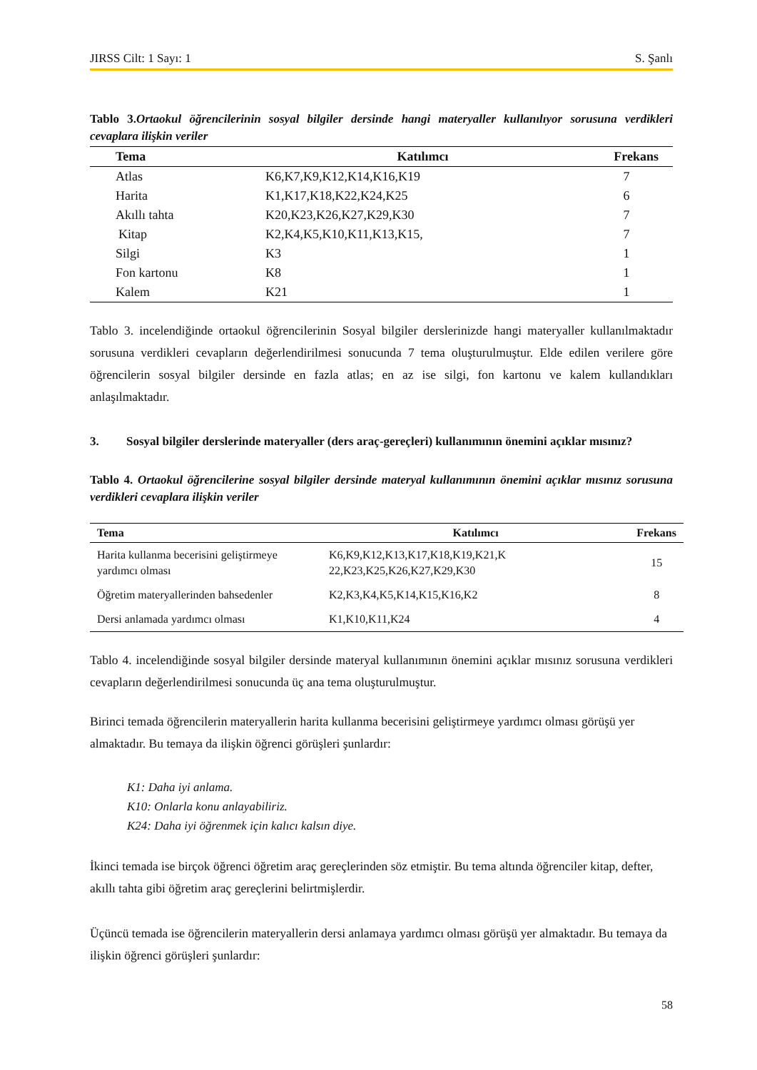JIRSS Cilt: 1 Sayı: 1 S. Şanlı
Tablo 3. Ortaokul öğrencilerinin sosyal bilgiler dersinde hangi materyaller kullanılıyor sorusuna verdikleri cevaplara ilişkin veriler
| Tema | Katılımcı | Frekans |
| --- | --- | --- |
| Atlas | K6,K7,K9,K12,K14,K16,K19 | 7 |
| Harita | K1,K17,K18,K22,K24,K25 | 6 |
| Akıllı tahta | K20,K23,K26,K27,K29,K30 | 7 |
| Kitap | K2,K4,K5,K10,K11,K13,K15, | 7 |
| Silgi | K3 | 1 |
| Fon kartonu | K8 | 1 |
| Kalem | K21 | 1 |
Tablo 3. incelendiğinde ortaokul öğrencilerinin Sosyal bilgiler derslerinizde hangi materyaller kullanılmaktadır sorusuna verdikleri cevapların değerlendirilmesi sonucunda 7 tema oluşturulmuştur. Elde edilen verilere göre öğrencilerin sosyal bilgiler dersinde en fazla atlas; en az ise silgi, fon kartonu ve kalem kullandıkları anlaşılmaktadır.
3. Sosyal bilgiler derslerinde materyaller (ders araç-gereçleri) kullanımının önemini açıklar mısınız?
Tablo 4. Ortaokul öğrencilerine sosyal bilgiler dersinde materyal kullanımının önemini açıklar mısınız sorusuna verdikleri cevaplara ilişkin veriler
| Tema | Katılımcı | Frekans |
| --- | --- | --- |
| Harita kullanma becerisini geliştirmeye yardımcı olması | K6,K9,K12,K13,K17,K18,K19,K21,K 22,K23,K25,K26,K27,K29,K30 | 15 |
| Öğretim materyallerinden bahsedenler | K2,K3,K4,K5,K14,K15,K16,K2 | 8 |
| Dersi anlamada yardımcı olması | K1,K10,K11,K24 | 4 |
Tablo 4. incelendiğinde sosyal bilgiler dersinde materyal kullanımının önemini açıklar mısınız sorusuna verdikleri cevapların değerlendirilmesi sonucunda üç ana tema oluşturulmuştur.
Birinci temada öğrencilerin materyallerin harita kullanma becerisini geliştirmeye yardımcı olması görüşü yer almaktadır. Bu temaya da ilişkin öğrenci görüşleri şunlardır:
K1: Daha iyi anlama.
K10: Onlarla konu anlayabiliriz.
K24: Daha iyi öğrenmek için kalıcı kalsın diye.
İkinci temada ise birçok öğrenci öğretim araç gereçlerinden söz etmiştir. Bu tema altında öğrenciler kitap, defter, akıllı tahta gibi öğretim araç gereçlerini belirtmişlerdir.
Üçüncü temada ise öğrencilerin materyallerin dersi anlamaya yardımcı olması görüşü yer almaktadır. Bu temaya da ilişkin öğrenci görüşleri şunlardır:
58